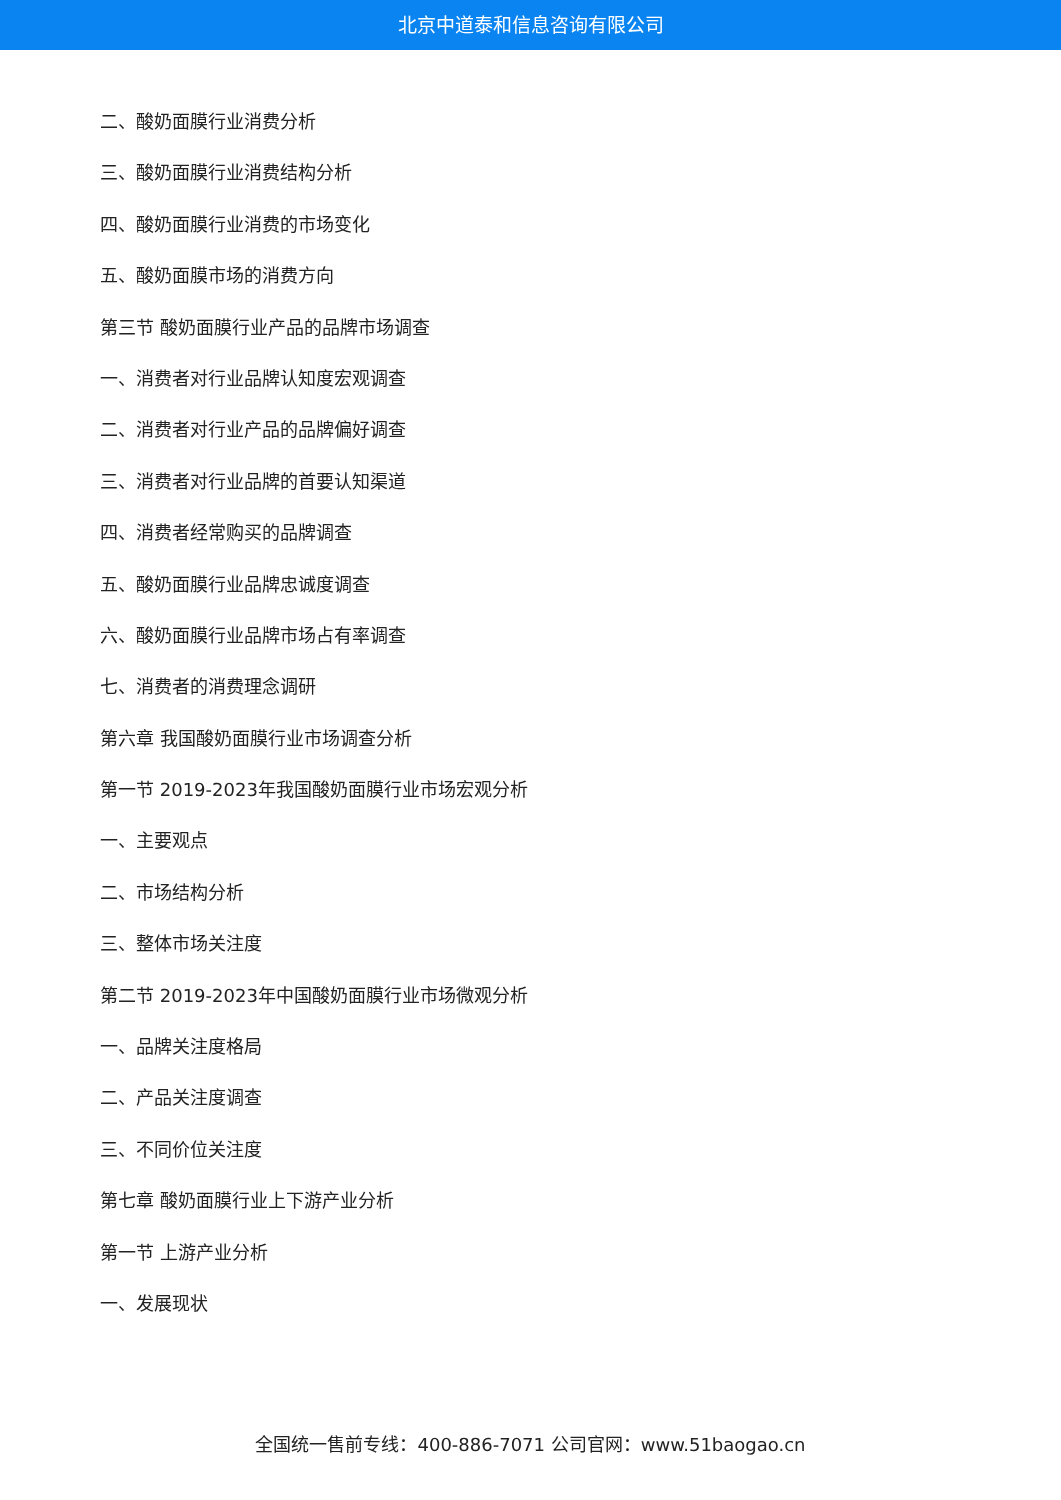北京中道泰和信息咨询有限公司
二、酸奶面膜行业消费分析
三、酸奶面膜行业消费结构分析
四、酸奶面膜行业消费的市场变化
五、酸奶面膜市场的消费方向
第三节 酸奶面膜行业产品的品牌市场调查
一、消费者对行业品牌认知度宏观调查
二、消费者对行业产品的品牌偏好调查
三、消费者对行业品牌的首要认知渠道
四、消费者经常购买的品牌调查
五、酸奶面膜行业品牌忠诚度调查
六、酸奶面膜行业品牌市场占有率调查
七、消费者的消费理念调研
第六章 我国酸奶面膜行业市场调查分析
第一节 2019-2023年我国酸奶面膜行业市场宏观分析
一、主要观点
二、市场结构分析
三、整体市场关注度
第二节 2019-2023年中国酸奶面膜行业市场微观分析
一、品牌关注度格局
二、产品关注度调查
三、不同价位关注度
第七章 酸奶面膜行业上下游产业分析
第一节 上游产业分析
一、发展现状
全国统一售前专线：400-886-7071 公司官网：www.51baogao.cn